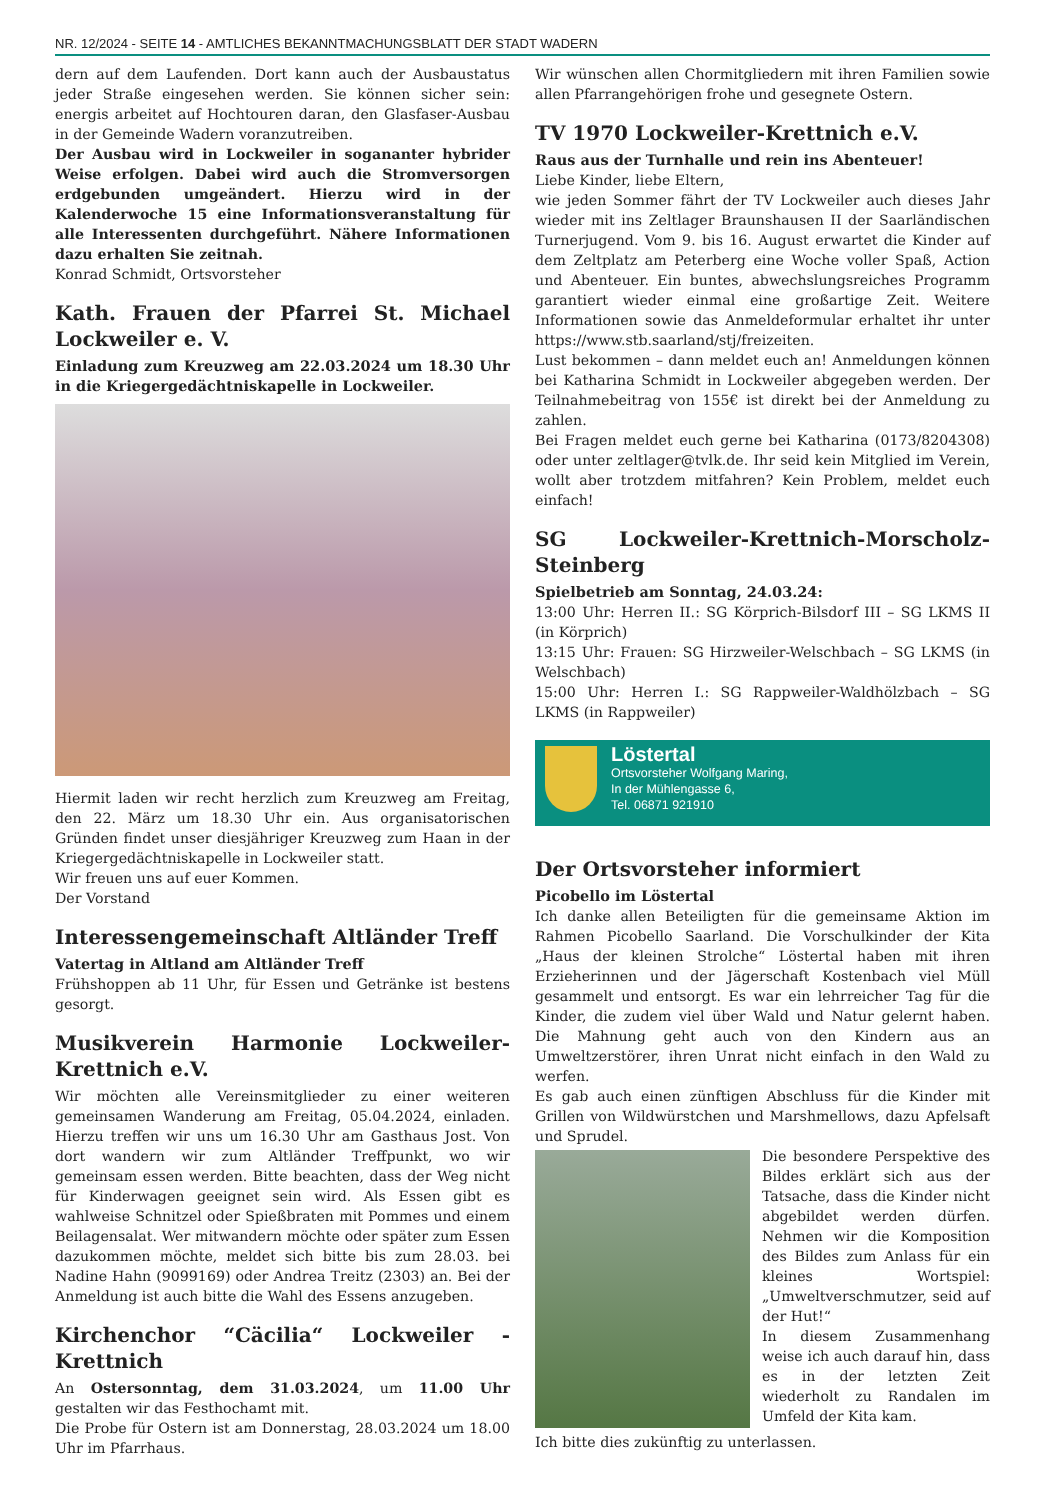NR. 12/2024 - SEITE 14 - AMTLICHES BEKANNTMACHUNGSBLATT DER STADT WADERN
dern auf dem Laufenden. Dort kann auch der Ausbaustatus jeder Straße eingesehen werden. Sie können sicher sein: energis arbeitet auf Hochtouren daran, den Glasfaser-Ausbau in der Gemeinde Wadern voranzutreiben.
Der Ausbau wird in Lockweiler in sogananter hybrider Weise erfolgen. Dabei wird auch die Stromversorgen erdgebunden umgeändert. Hierzu wird in der Kalenderwoche 15 eine Informationsveranstaltung für alle Interessenten durchgeführt. Nähere Informationen dazu erhalten Sie zeitnah.
Konrad Schmidt, Ortsvorsteher
Kath. Frauen der Pfarrei St. Michael Lockweiler e. V.
Einladung zum Kreuzweg am 22.03.2024 um 18.30 Uhr in die Kriegergedächtniskapelle in Lockweiler.
Hiermit laden wir recht herzlich zum Kreuzweg am Freitag, den 22. März um 18.30 Uhr ein. Aus organisatorischen Gründen findet unser diesjähriger Kreuzweg zum Haan in der Kriegergedächtniskapelle in Lockweiler statt.
Wir freuen uns auf euer Kommen.
Der Vorstand
Interessengemeinschaft Altländer Treff
Vatertag in Altland am Altländer Treff
Frühshoppen ab 11 Uhr, für Essen und Getränke ist bestens gesorgt.
Musikverein Harmonie Lockweiler-Krettnich e.V.
Wir möchten alle Vereinsmitglieder zu einer weiteren gemeinsamen Wanderung am Freitag, 05.04.2024, einladen. Hierzu treffen wir uns um 16.30 Uhr am Gasthaus Jost. Von dort wandern wir zum Altländer Treffpunkt, wo wir gemeinsam essen werden. Bitte beachten, dass der Weg nicht für Kinderwagen geeignet sein wird. Als Essen gibt es wahlweise Schnitzel oder Spießbraten mit Pommes und einem Beilagensalat. Wer mitwandern möchte oder später zum Essen dazukommen möchte, meldet sich bitte bis zum 28.03. bei Nadine Hahn (9099169) oder Andrea Treitz (2303) an. Bei der Anmeldung ist auch bitte die Wahl des Essens anzugeben.
Kirchenchor “Cäcilia“ Lockweiler - Krettnich
An Ostersonntag, dem 31.03.2024, um 11.00 Uhr gestalten wir das Festhochamt mit.
Die Probe für Ostern ist am Donnerstag, 28.03.2024 um 18.00 Uhr im Pfarrhaus.
Wir wünschen allen Chormitgliedern mit ihren Familien sowie allen Pfarrangehörigen frohe und gesegnete Ostern.
TV 1970 Lockweiler-Krettnich e.V.
Raus aus der Turnhalle und rein ins Abenteuer!
Liebe Kinder, liebe Eltern,
wie jeden Sommer fährt der TV Lockweiler auch dieses Jahr wieder mit ins Zeltlager Braunshausen II der Saarländischen Turnerjugend. Vom 9. bis 16. August erwartet die Kinder auf dem Zeltplatz am Peterberg eine Woche voller Spaß, Action und Abenteuer. Ein buntes, abwechslungsreiches Programm garantiert wieder einmal eine großartige Zeit. Weitere Informationen sowie das Anmeldeformular erhaltet ihr unter https://www.stb.saarland/stj/freizeiten.
Lust bekommen – dann meldet euch an! Anmeldungen können bei Katharina Schmidt in Lockweiler abgegeben werden. Der Teilnahmebeitrag von 155€ ist direkt bei der Anmeldung zu zahlen.
Bei Fragen meldet euch gerne bei Katharina (0173/8204308) oder unter zeltlager@tvlk.de. Ihr seid kein Mitglied im Verein, wollt aber trotzdem mitfahren? Kein Problem, meldet euch einfach!
SG Lockweiler-Krettnich-Morscholz-Steinberg
Spielbetrieb am Sonntag, 24.03.24:
13:00 Uhr: Herren II.: SG Körprich-Bilsdorf III – SG LKMS II (in Körprich)
13:15 Uhr: Frauen: SG Hirzweiler-Welschbach – SG LKMS (in Welschbach)
15:00 Uhr: Herren I.: SG Rappweiler-Waldhölzbach – SG LKMS (in Rappweiler)
Löstertal
Ortsvorsteher Wolfgang Maring,
In der Mühlengasse 6,
Tel. 06871 921910
Der Ortsvorsteher informiert
Picobello im Löstertal
Ich danke allen Beteiligten für die gemeinsame Aktion im Rahmen Picobello Saarland. Die Vorschulkinder der Kita „Haus der kleinen Strolche“ Löstertal haben mit ihren Erzieherinnen und der Jägerschaft Kostenbach viel Müll gesammelt und entsorgt. Es war ein lehrreicher Tag für die Kinder, die zudem viel über Wald und Natur gelernt haben. Die Mahnung geht auch von den Kindern aus an Umweltzerstörer, ihren Unrat nicht einfach in den Wald zu werfen.
Es gab auch einen zünftigen Abschluss für die Kinder mit Grillen von Wildwürstchen und Marshmellows, dazu Apfelsaft und Sprudel.
Die besondere Perspektive des Bildes erklärt sich aus der Tatsache, dass die Kinder nicht abgebildet werden dürfen. Nehmen wir die Komposition des Bildes zum Anlass für ein kleines Wortspiel: „Umweltverschmutzer, seid auf der Hut!“
In diesem Zusammenhang weise ich auch darauf hin, dass es in der letzten Zeit wiederholt zu Randalen im Umfeld der Kita kam.
Ich bitte dies zukünftig zu unterlassen.